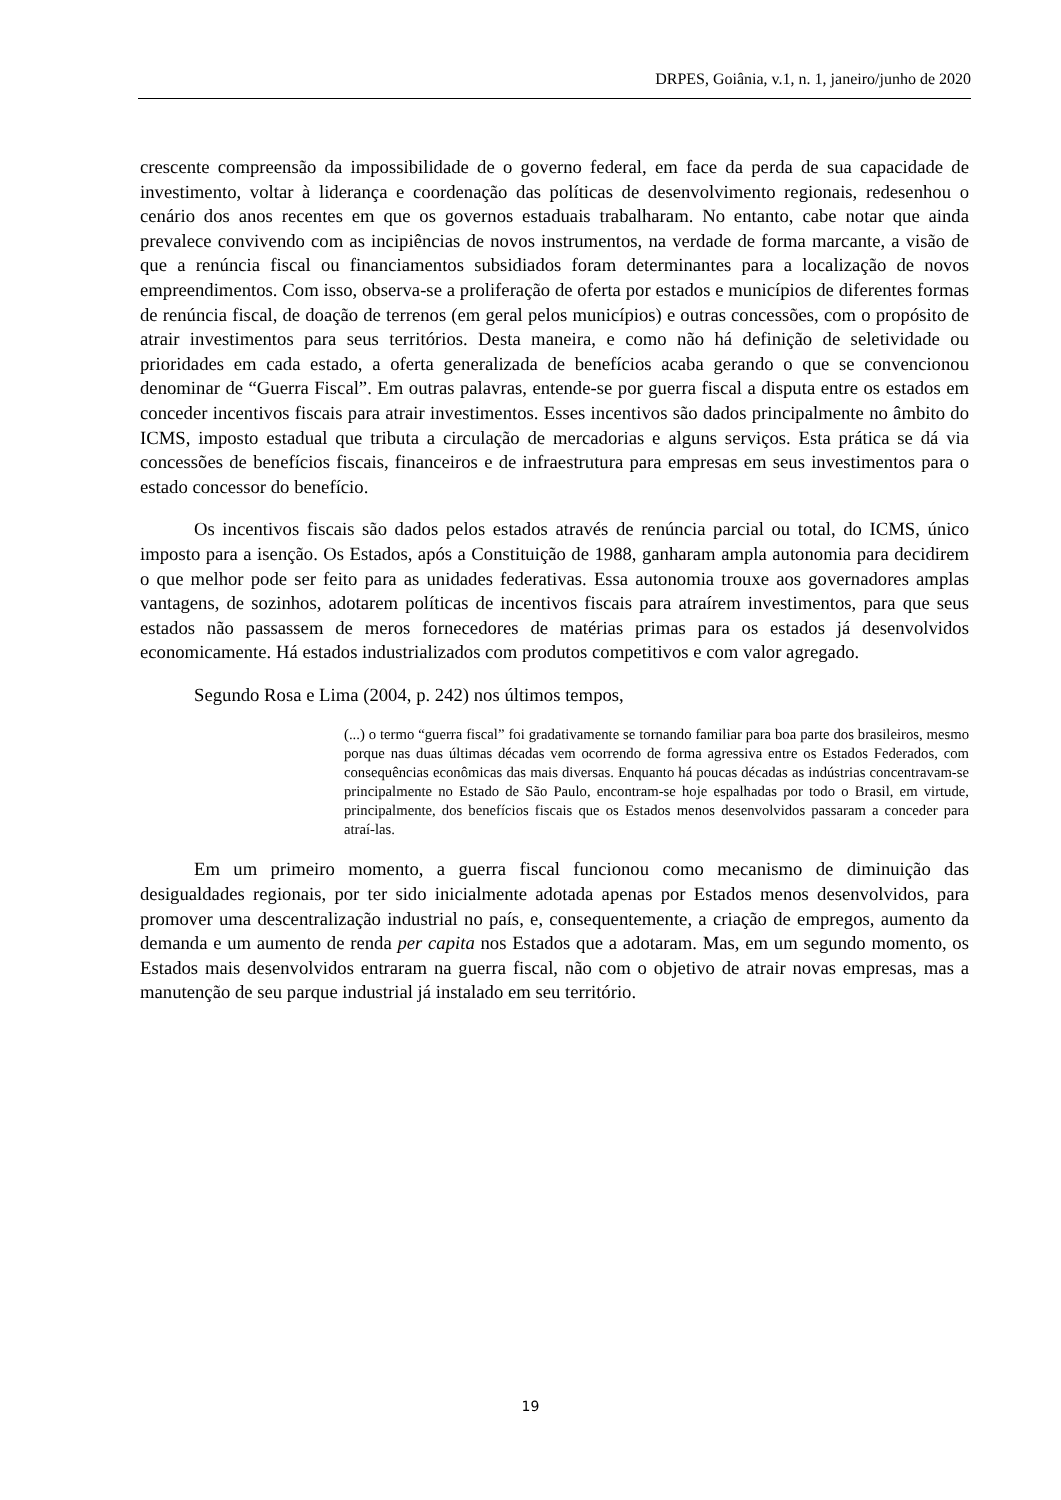DRPES, Goiânia, v.1, n. 1, janeiro/junho de 2020
crescente compreensão da impossibilidade de o governo federal, em face da perda de sua capacidade de investimento, voltar à liderança e coordenação das políticas de desenvolvimento regionais, redesenhou o cenário dos anos recentes em que os governos estaduais trabalharam. No entanto, cabe notar que ainda prevalece convivendo com as incipiências de novos instrumentos, na verdade de forma marcante, a visão de que a renúncia fiscal ou financiamentos subsidiados foram determinantes para a localização de novos empreendimentos. Com isso, observa-se a proliferação de oferta por estados e municípios de diferentes formas de renúncia fiscal, de doação de terrenos (em geral pelos municípios) e outras concessões, com o propósito de atrair investimentos para seus territórios. Desta maneira, e como não há definição de seletividade ou prioridades em cada estado, a oferta generalizada de benefícios acaba gerando o que se convencionou denominar de “Guerra Fiscal”. Em outras palavras, entende-se por guerra fiscal a disputa entre os estados em conceder incentivos fiscais para atrair investimentos. Esses incentivos são dados principalmente no âmbito do ICMS, imposto estadual que tributa a circulação de mercadorias e alguns serviços. Esta prática se dá via concessões de benefícios fiscais, financeiros e de infraestrutura para empresas em seus investimentos para o estado concessor do benefício.
Os incentivos fiscais são dados pelos estados através de renúncia parcial ou total, do ICMS, único imposto para a isenção. Os Estados, após a Constituição de 1988, ganharam ampla autonomia para decidirem o que melhor pode ser feito para as unidades federativas. Essa autonomia trouxe aos governadores amplas vantagens, de sozinhos, adotarem políticas de incentivos fiscais para atraírem investimentos, para que seus estados não passassem de meros fornecedores de matérias primas para os estados já desenvolvidos economicamente. Há estados industrializados com produtos competitivos e com valor agregado.
Segundo Rosa e Lima (2004, p. 242) nos últimos tempos,
(...) o termo “guerra fiscal” foi gradativamente se tornando familiar para boa parte dos brasileiros, mesmo porque nas duas últimas décadas vem ocorrendo de forma agressiva entre os Estados Federados, com consequências econômicas das mais diversas. Enquanto há poucas décadas as indústrias concentravam-se principalmente no Estado de São Paulo, encontram-se hoje espalhadas por todo o Brasil, em virtude, principalmente, dos benefícios fiscais que os Estados menos desenvolvidos passaram a conceder para atraí-las.
Em um primeiro momento, a guerra fiscal funcionou como mecanismo de diminuição das desigualdades regionais, por ter sido inicialmente adotada apenas por Estados menos desenvolvidos, para promover uma descentralização industrial no país, e, consequentemente, a criação de empregos, aumento da demanda e um aumento de renda per capita nos Estados que a adotaram. Mas, em um segundo momento, os Estados mais desenvolvidos entraram na guerra fiscal, não com o objetivo de atrair novas empresas, mas a manutenção de seu parque industrial já instalado em seu território.
19